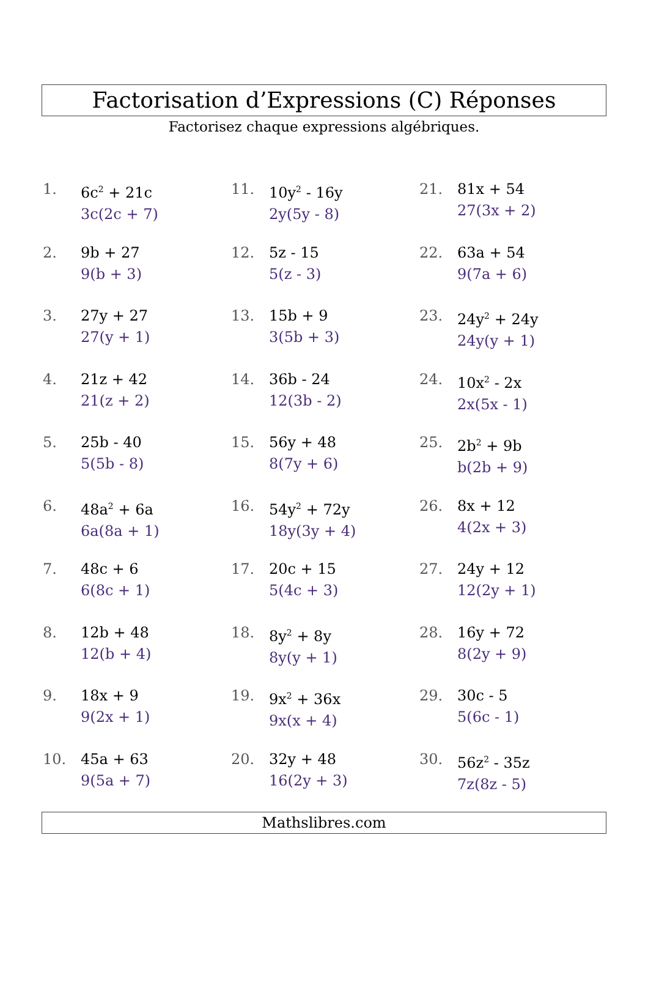Factorisation d’Expressions (C) Réponses
Factorisez chaque expressions algébriques.
1. 6c<sup>2</sup> + 21c
3c(2c + 7)
2. 9b + 27
9(b + 3)
3. 27y + 27
27(y + 1)
4. 21z + 42
21(z + 2)
5. 25b - 40
5(5b - 8)
6. 48a<sup>2</sup> + 6a
6a(8a + 1)
7. 48c + 6
6(8c + 1)
8. 12b + 48
12(b + 4)
9. 18x + 9
9(2x + 1)
10. 45a + 63
9(5a + 7)
11. 10y<sup>2</sup> - 16y
2y(5y - 8)
12. 5z - 15
5(z - 3)
13. 15b + 9
3(5b + 3)
14. 36b - 24
12(3b - 2)
15. 56y + 48
8(7y + 6)
16. 54y<sup>2</sup> + 72y
18y(3y + 4)
17. 20c + 15
5(4c + 3)
18. 8y<sup>2</sup> + 8y
8y(y + 1)
19. 9x<sup>2</sup> + 36x
9x(x + 4)
20. 32y + 48
16(2y + 3)
21. 81x + 54
27(3x + 2)
22. 63a + 54
9(7a + 6)
23. 24y<sup>2</sup> + 24y
24y(y + 1)
24. 10x<sup>2</sup> - 2x
2x(5x - 1)
25. 2b<sup>2</sup> + 9b
b(2b + 9)
26. 8x + 12
4(2x + 3)
27. 24y + 12
12(2y + 1)
28. 16y + 72
8(2y + 9)
29. 30c - 5
5(6c - 1)
30. 56z<sup>2</sup> - 35z
7z(8z - 5)
Mathslibres.com